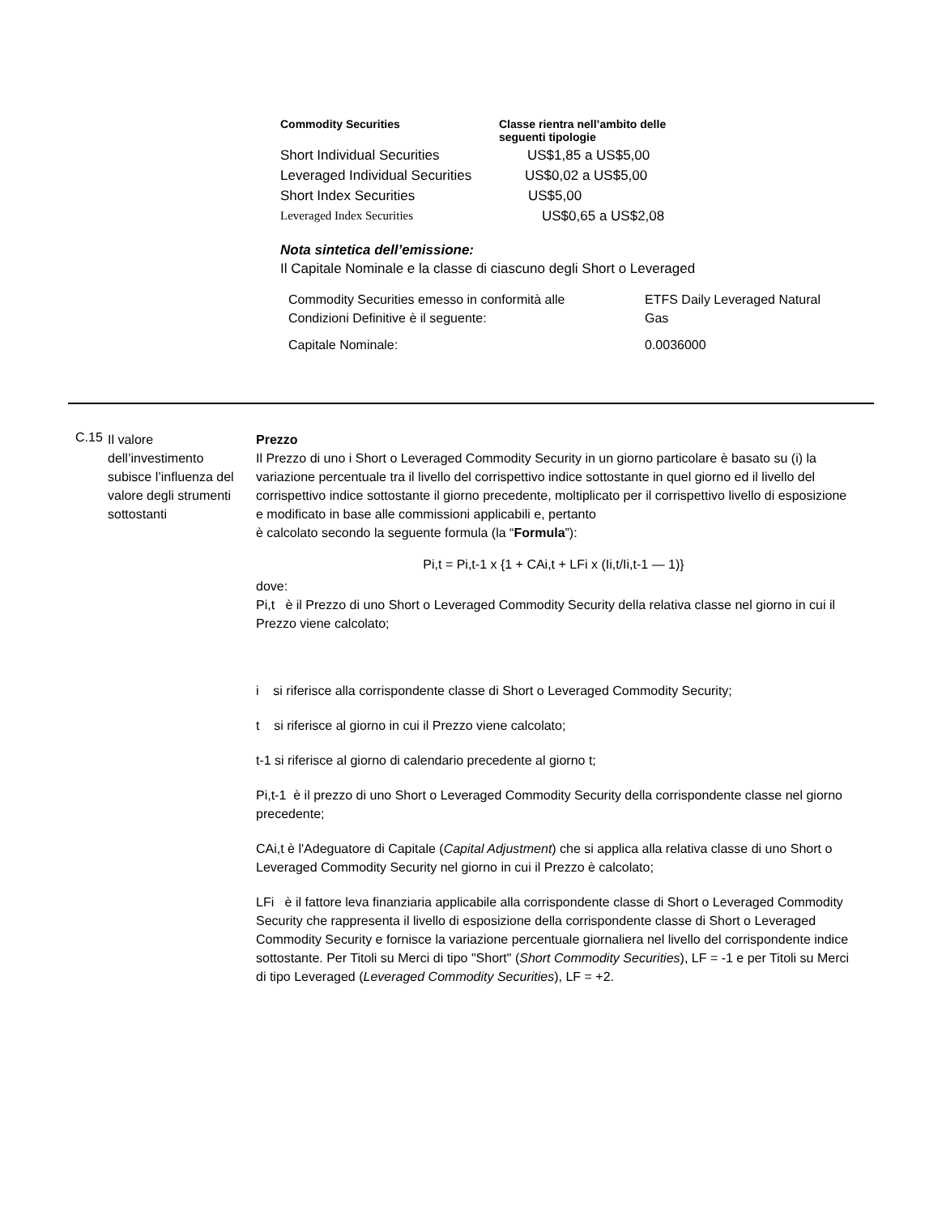| Commodity Securities | Classe rientra nell’ambito delle seguenti tipologie |
| --- | --- |
| Short Individual Securities | US$1,85 a US$5,00 |
| Leveraged Individual Securities | US$0,02 a US$5,00 |
| Short Index Securities | US$5,00 |
| Leveraged Index Securities | US$0,65 a US$2,08 |
Nota sintetica dell’emissione:
Il Capitale Nominale e la classe di ciascuno degli Short o Leveraged
| Commodity Securities emesso in conformità alle Condizioni Definitive è il seguente: | ETFS Daily Leveraged Natural Gas |
| Capitale Nominale: | 0.0036000 |
C.15
Il valore dell’investimento subisce l’influenza del valore degli strumenti sottostanti
Prezzo
Il Prezzo di uno i Short o Leveraged Commodity Security in un giorno particolare è basato su (i) la variazione percentuale tra il livello del corrispettivo indice sottostante in quel giorno ed il livello del corrispettivo indice sottostante il giorno precedente, moltiplicato per il corrispettivo livello di esposizione e modificato in base alle commissioni applicabili e, pertanto
è calcolato secondo la seguente formula (la “Formula”):
Pi,t = Pi,t-1 x {1 + CAi,t + LFi x (Ii,t/Ii,t-1 — 1)}
dove:
Pi,t è il Prezzo di uno Short o Leveraged Commodity Security della relativa classe nel giorno in cui il Prezzo viene calcolato;
i si riferisce alla corrispondente classe di Short o Leveraged Commodity Security;
t si riferisce al giorno in cui il Prezzo viene calcolato;
t-1 si riferisce al giorno di calendario precedente al giorno t;
Pi,t-1 è il prezzo di uno Short o Leveraged Commodity Security della corrispondente classe nel giorno precedente;
CAi,t è l'Adeguatore di Capitale (Capital Adjustment) che si applica alla relativa classe di uno Short o Leveraged Commodity Security nel giorno in cui il Prezzo è calcolato;
LFi è il fattore leva finanziaria applicabile alla corrispondente classe di Short o Leveraged Commodity Security che rappresenta il livello di esposizione della corrispondente classe di Short o Leveraged Commodity Security e fornisce la variazione percentuale giornaliera nel livello del corrispondente indice sottostante. Per Titoli su Merci di tipo "Short" (Short Commodity Securities), LF = -1 e per Titoli su Merci di tipo Leveraged (Leveraged Commodity Securities), LF = +2.